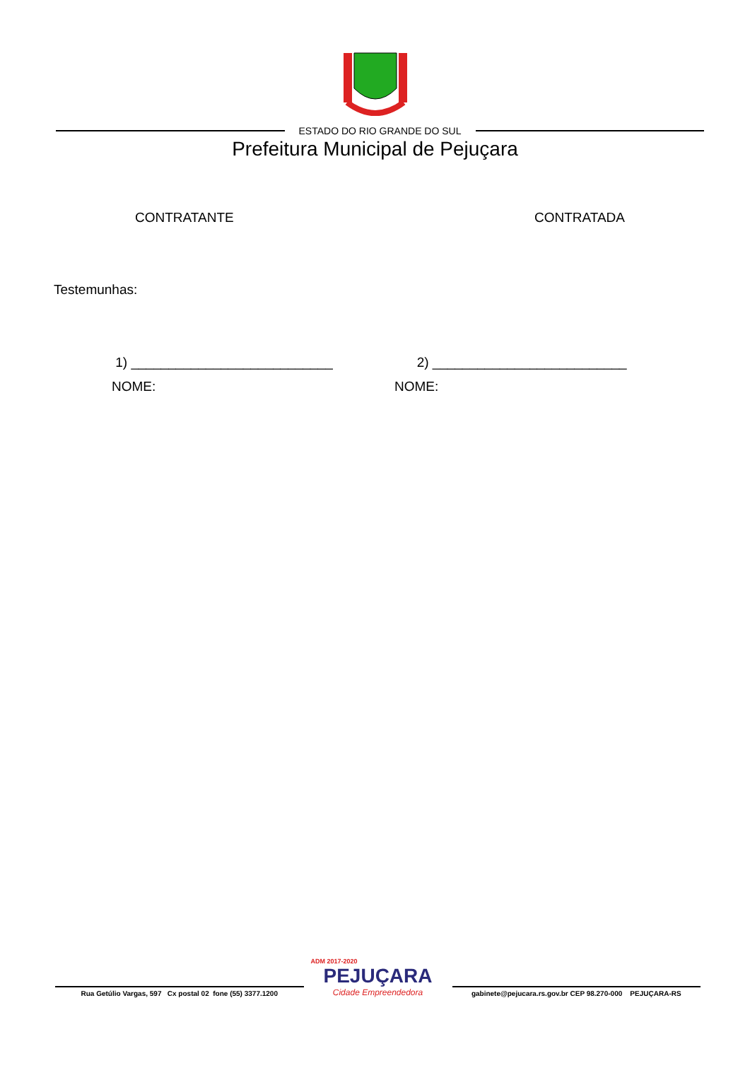ESTADO DO RIO GRANDE DO SUL
Prefeitura Municipal de Pejuçara
CONTRATANTE CONTRATADA
Testemunhas:
1) ___________________________
NOME:
2) __________________________
NOME:
Rua Getúlio Vargas, 597 Cx postal 02 fone (55) 3377.1200
ADM 2017-2020
PEJUÇARA
Cidade Empreendedora
gabinete@pejucara.rs.gov.br CEP 98.270-000 PEJUÇARA-RS